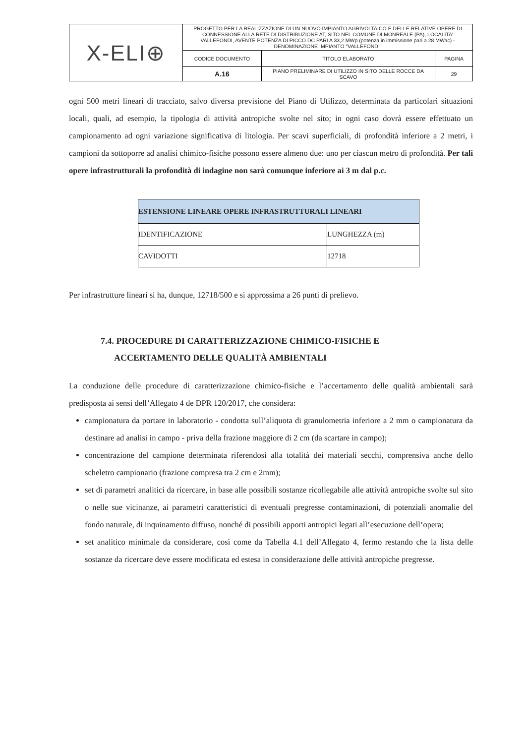| X-ELI⊕ | PROGETTO PER LA REALIZZAZIONE DI UN NUOVO IMPIANTO AGRIVOLTAICO E DELLE RELATIVE OPERE DI CONNESSIONE ALLA RETE DI DISTRIBUZIONE AT, SITO NEL COMUNE DI MONREALE (PA), LOCALITA' VALLEFONDI, AVENTE POTENZA DI PICCO DC PARI A 33,2 MWp (potenza in immissione pari a 28 MWac) - DENOMINAZIONE IMPIANTO "VALLEFONDI" | | |
| | CODICE DOCUMENTO | TITOLO ELABORATO | PAGINA |
| | A.16 | PIANO PRELIMINARE DI UTILIZZO IN SITO DELLE ROCCE DA SCAVO | 29 |
ogni 500 metri lineari di tracciato, salvo diversa previsione del Piano di Utilizzo, determinata da particolari situazioni locali, quali, ad esempio, la tipologia di attività antropiche svolte nel sito; in ogni caso dovrà essere effettuato un campionamento ad ogni variazione significativa di litologia. Per scavi superficiali, di profondità inferiore a 2 metri, i campioni da sottoporre ad analisi chimico-fisiche possono essere almeno due: uno per ciascun metro di profondità. Per tali opere infrastrutturali la profondità di indagine non sarà comunque inferiore ai 3 m dal p.c.
| ESTENSIONE LINEARE OPERE INFRASTRUTTURALI LINEARI | |
| --- | --- |
| IDENTIFICAZIONE | LUNGHEZZA (m) |
| CAVIDOTTI | 12718 |
Per infrastrutture lineari si ha, dunque, 12718/500 e si approssima a 26 punti di prelievo.
7.4. PROCEDURE DI CARATTERIZZAZIONE CHIMICO-FISICHE E
ACCERTAMENTO DELLE QUALITÀ AMBIENTALI
La conduzione delle procedure di caratterizzazione chimico-fisiche e l’accertamento delle qualità ambientali sarà predisposta ai sensi dell’Allegato 4 de DPR 120/2017, che considera:
campionatura da portare in laboratorio - condotta sull’aliquota di granulometria inferiore a 2 mm o campionatura da destinare ad analisi in campo - priva della frazione maggiore di 2 cm (da scartare in campo);
concentrazione del campione determinata riferendosi alla totalità dei materiali secchi, comprensiva anche dello scheletro campionario (frazione compresa tra 2 cm e 2mm);
set di parametri analitici da ricercare, in base alle possibili sostanze ricollegabile alle attività antropiche svolte sul sito o nelle sue vicinanze, ai parametri caratteristici di eventuali pregresse contaminazioni, di potenziali anomalie del fondo naturale, di inquinamento diffuso, nonché di possibili apporti antropici legati all’esecuzione dell’opera;
set analitico minimale da considerare, così come da Tabella 4.1 dell’Allegato 4, fermo restando che la lista delle sostanze da ricercare deve essere modificata ed estesa in considerazione delle attività antropiche pregresse.